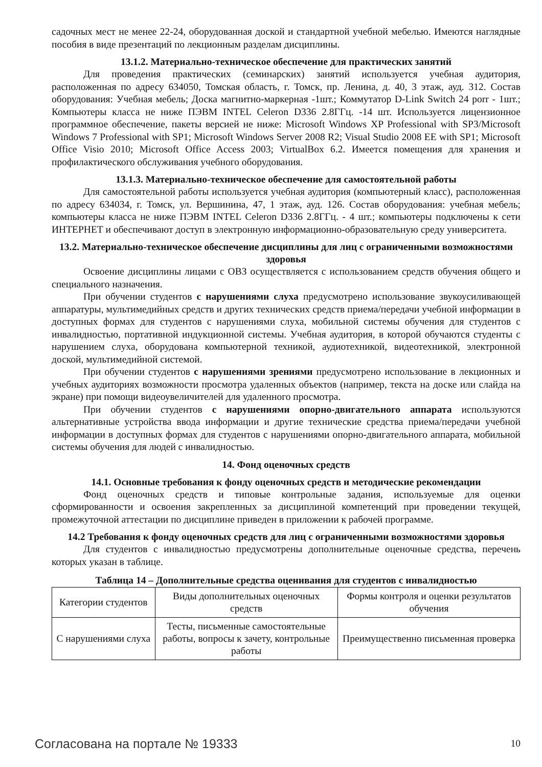садочных мест не менее 22-24, оборудованная доской и стандартной учебной мебелью. Имеются наглядные пособия в виде презентаций по лекционным разделам дисциплины.
13.1.2. Материально-техническое обеспечение для практических занятий
Для проведения практических (семинарских) занятий используется учебная аудитория, расположенная по адресу 634050, Томская область, г. Томск, пр. Ленина, д. 40, 3 этаж, ауд. 312. Состав оборудования: Учебная мебель; Доска магнитно-маркерная -1шт.; Коммутатор D-Link Switch 24 porr - 1шт.; Компьютеры класса не ниже ПЭВМ INTEL Celeron D336 2.8ГГц. -14 шт. Используется лицензионное программное обеспечение, пакеты версией не ниже: Microsoft Windows XP Professional with SP3/Microsoft Windows 7 Professional with SP1; Microsoft Windows Server 2008 R2; Visual Studio 2008 EE with SP1; Microsoft Office Visio 2010; Microsoft Office Access 2003; VirtualBox 6.2. Имеется помещения для хранения и профилактического обслуживания учебного оборудования.
13.1.3. Материально-техническое обеспечение для самостоятельной работы
Для самостоятельной работы используется учебная аудитория (компьютерный класс), расположенная по адресу 634034, г. Томск, ул. Вершинина, 47, 1 этаж, ауд. 126. Состав оборудования: учебная мебель; компьютеры класса не ниже ПЭВМ INTEL Celeron D336 2.8ГГц. - 4 шт.; компьютеры подключены к сети ИНТЕРНЕТ и обеспечивают доступ в электронную информационно-образовательную среду университета.
13.2. Материально-техническое обеспечение дисциплины для лиц с ограниченными возможностями здоровья
Освоение дисциплины лицами с ОВЗ осуществляется с использованием средств обучения общего и специального назначения.
При обучении студентов с нарушениями слуха предусмотрено использование звукоусиливающей аппаратуры, мультимедийных средств и других технических средств приема/передачи учебной информации в доступных формах для студентов с нарушениями слуха, мобильной системы обучения для студентов с инвалидностью, портативной индукционной системы. Учебная аудитория, в которой обучаются студенты с нарушением слуха, оборудована компьютерной техникой, аудиотехникой, видеотехникой, электронной доской, мультимедийной системой.
При обучении студентов с нарушениями зрениями предусмотрено использование в лекционных и учебных аудиториях возможности просмотра удаленных объектов (например, текста на доске или слайда на экране) при помощи видеоувеличителей для удаленного просмотра.
При обучении студентов с нарушениями опорно-двигательного аппарата используются альтернативные устройства ввода информации и другие технические средства приема/передачи учебной информации в доступных формах для студентов с нарушениями опорно-двигательного аппарата, мобильной системы обучения для людей с инвалидностью.
14. Фонд оценочных средств
14.1. Основные требования к фонду оценочных средств и методические рекомендации
Фонд оценочных средств и типовые контрольные задания, используемые для оценки сформированности и освоения закрепленных за дисциплиной компетенций при проведении текущей, промежуточной аттестации по дисциплине приведен в приложении к рабочей программе.
14.2 Требования к фонду оценочных средств для лиц с ограниченными возможностями здоровья
Для студентов с инвалидностью предусмотрены дополнительные оценочные средства, перечень которых указан в таблице.
Таблица 14 – Дополнительные средства оценивания для студентов с инвалидностью
| Категории студентов | Виды дополнительных оценочных средств | Формы контроля и оценки результатов обучения |
| С нарушениями слуха | Тесты, письменные самостоятельные работы, вопросы к зачету, контрольные работы | Преимущественно письменная проверка |
Согласована на портале № 19333 10